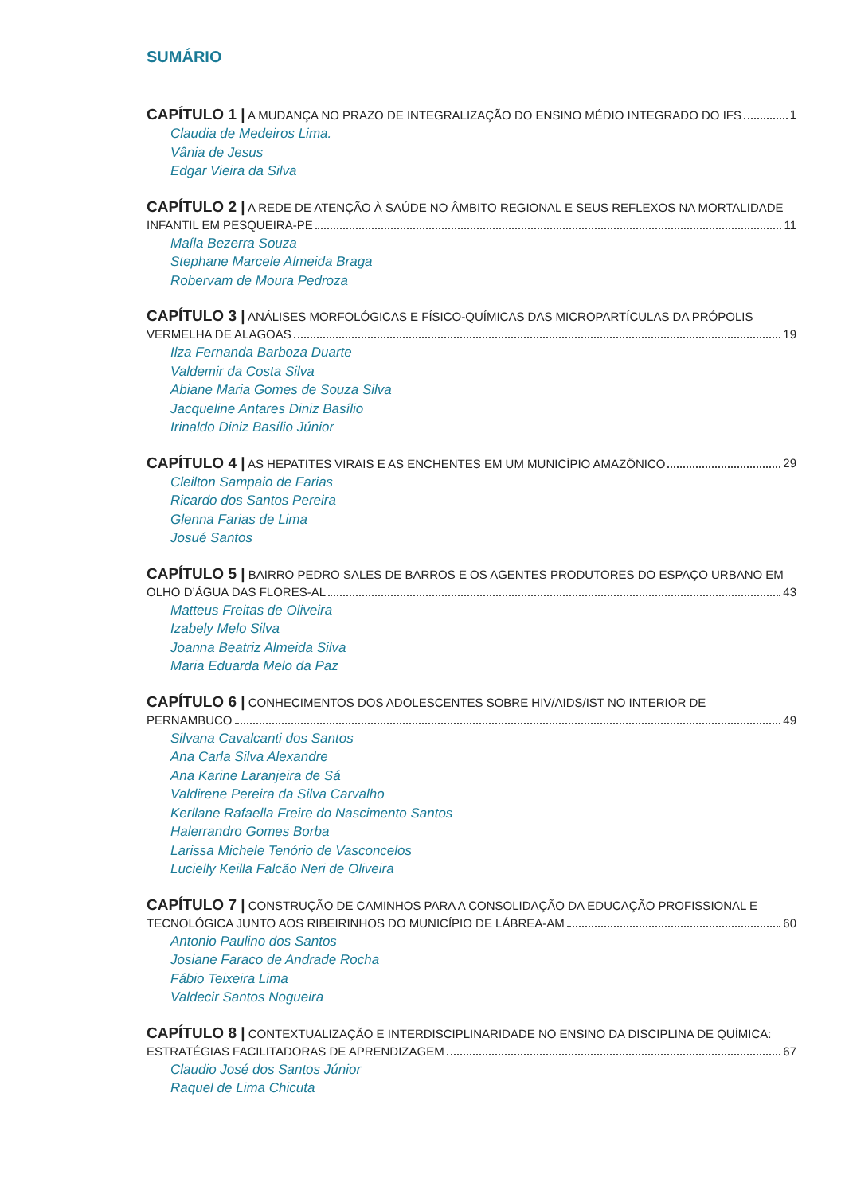SUMÁRIO
CAPÍTULO 1 | A MUDANÇA NO PRAZO DE INTEGRALIZAÇÃO DO ENSINO MÉDIO INTEGRADO DO IFS 1
Claudia de Medeiros Lima.
Vânia de Jesus
Edgar Vieira da Silva
CAPÍTULO 2 | A REDE DE ATENÇÃO À SAÚDE NO ÂMBITO REGIONAL E SEUS REFLEXOS NA MORTALIDADE
INFANTIL EM PESQUEIRA-PE 11
Maíla Bezerra Souza
Stephane Marcele Almeida Braga
Robervam de Moura Pedroza
CAPÍTULO 3 | ANÁLISES MORFOLÓGICAS E FÍSICO-QUÍMICAS DAS MICROPARTÍCULAS DA PRÓPOLIS
VERMELHA DE ALAGOAS 19
Ilza Fernanda Barboza Duarte
Valdemir da Costa Silva
Abiane Maria Gomes de Souza Silva
Jacqueline Antares Diniz Basílio
Irinaldo Diniz Basílio Júnior
CAPÍTULO 4 | AS HEPATITES VIRAIS E AS ENCHENTES EM UM MUNICÍPIO AMAZÔNICO 29
Cleilton Sampaio de Farias
Ricardo dos Santos Pereira
Glenna Farias de Lima
Josué Santos
CAPÍTULO 5 | BAIRRO PEDRO SALES DE BARROS E OS AGENTES PRODUTORES DO ESPAÇO URBANO EM
OLHO D’ÁGUA DAS FLORES-AL 43
Matteus Freitas de Oliveira
Izabely Melo Silva
Joanna Beatriz Almeida Silva
Maria Eduarda Melo da Paz
CAPÍTULO 6 | CONHECIMENTOS DOS ADOLESCENTES SOBRE HIV/AIDS/IST NO INTERIOR DE
PERNAMBUCO 49
Silvana Cavalcanti dos Santos
Ana Carla Silva Alexandre
Ana Karine Laranjeira de Sá
Valdirene Pereira da Silva Carvalho
Kerllane Rafaella Freire do Nascimento Santos
Halerrandro Gomes Borba
Larissa Michele Tenório de Vasconcelos
Lucielly Keilla Falcão Neri de Oliveira
CAPÍTULO 7 | CONSTRUÇÃO DE CAMINHOS PARA A CONSOLIDAÇÃO DA EDUCAÇÃO PROFISSIONAL E
TECNOLÓGICA JUNTO AOS RIBEIRINHOS DO MUNICÍPIO DE LÁBREA-AM 60
Antonio Paulino dos Santos
Josiane Faraco de Andrade Rocha
Fábio Teixeira Lima
Valdecir Santos Nogueira
CAPÍTULO 8 | CONTEXTUALIZAÇÃO E INTERDISCIPLINARIDADE NO ENSINO DA DISCIPLINA DE QUÍMICA:
ESTRATÉGIAS FACILITADORAS DE APRENDIZAGEM 67
Claudio José dos Santos Júnior
Raquel de Lima Chicuta